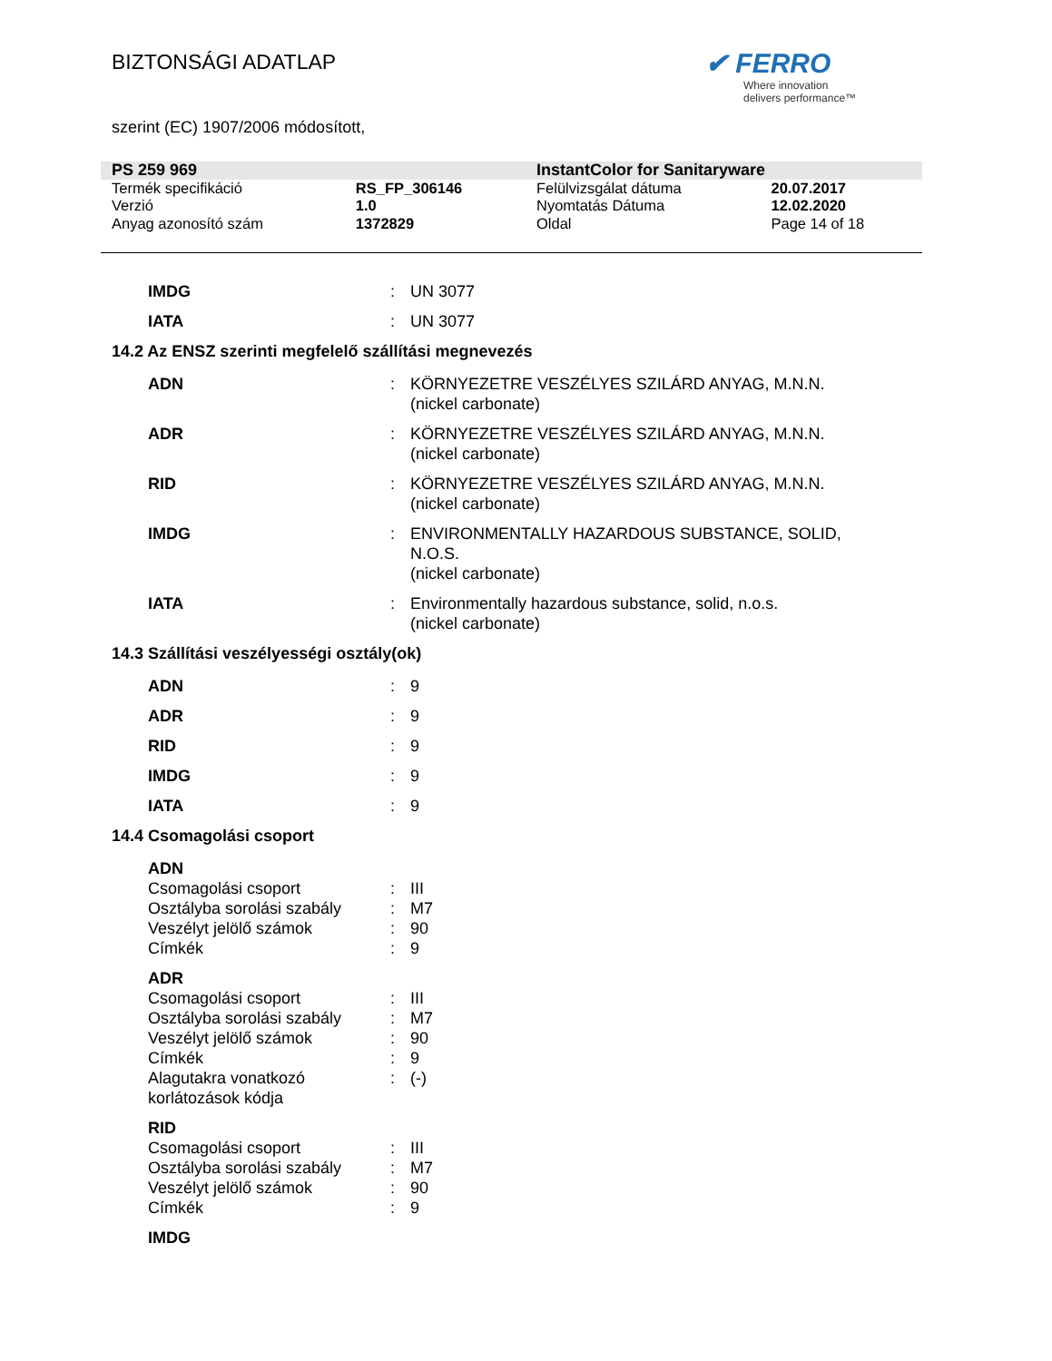BIZTONSÁGI ADATLAP
✔ FERRO
Where innovation
delivers performance™
szerint (EC) 1907/2006 módosított,
| PS 259 969 | | InstantColor for Sanitaryware | |
| Termék specifikáció | RS_FP_306146 | Felülvizsgálat dátuma | 20.07.2017 |
| Verzió | 1.0 | Nyomtatás Dátuma | 12.02.2020 |
| Anyag azonosító szám | 1372829 | Oldal | Page 14 of 18 |
| IMDG | : | UN 3077 |
| IATA | : | UN 3077 |
14.2 Az ENSZ szerinti megfelelő szállítási megnevezés
| ADN | : | KÖRNYEZETRE VESZÉLYES SZILÁRD ANYAG, M.N.N. (nickel carbonate) |
| ADR | : | KÖRNYEZETRE VESZÉLYES SZILÁRD ANYAG, M.N.N. (nickel carbonate) |
| RID | : | KÖRNYEZETRE VESZÉLYES SZILÁRD ANYAG, M.N.N. (nickel carbonate) |
| IMDG | : | ENVIRONMENTALLY HAZARDOUS SUBSTANCE, SOLID, N.O.S. (nickel carbonate) |
| IATA | : | Environmentally hazardous substance, solid, n.o.s. (nickel carbonate) |
14.3 Szállítási veszélyességi osztály(ok)
| ADN | : | 9 |
| ADR | : | 9 |
| RID | : | 9 |
| IMDG | : | 9 |
| IATA | : | 9 |
14.4 Csomagolási csoport
| ADN | | |
| Csomagolási csoport | : | III |
| Osztályba sorolási szabály | : | M7 |
| Veszélyt jelölő számok | : | 90 |
| Címkék | : | 9 |
| ADR | | |
| Csomagolási csoport | : | III |
| Osztályba sorolási szabály | : | M7 |
| Veszélyt jelölő számok | : | 90 |
| Címkék | : | 9 |
| Alagutakra vonatkozó korlátozások kódja | : | (-) |
| RID | | |
| Csomagolási csoport | : | III |
| Osztályba sorolási szabály | : | M7 |
| Veszélyt jelölő számok | : | 90 |
| Címkék | : | 9 |
| IMDG | | |